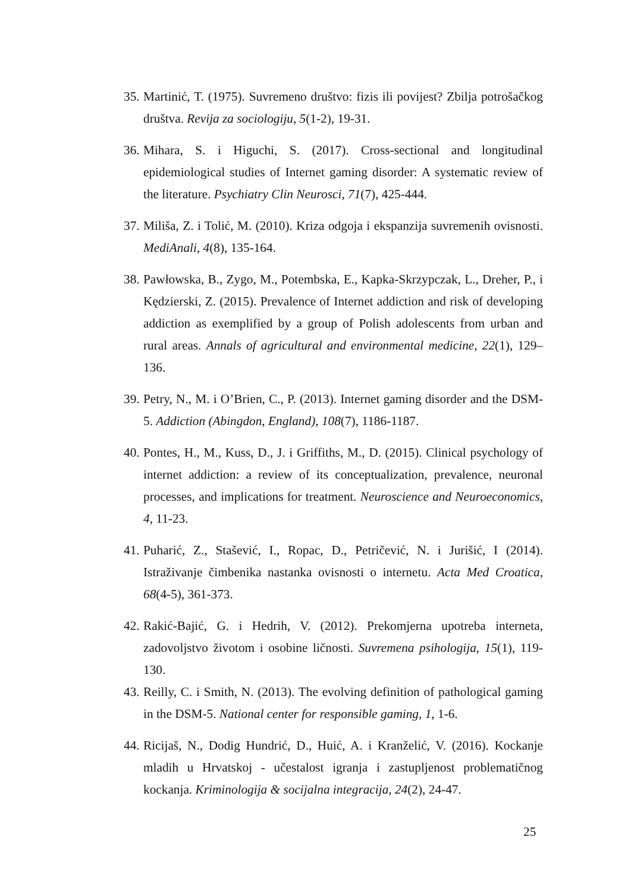35. Martinić, T. (1975). Suvremeno društvo: fizis ili povijest? Zbilja potrošačkog društva. Revija za sociologiju, 5(1-2), 19-31.
36. Mihara, S. i Higuchi, S. (2017). Cross-sectional and longitudinal epidemiological studies of Internet gaming disorder: A systematic review of the literature. Psychiatry Clin Neurosci, 71(7), 425-444.
37. Miliša, Z. i Tolić, M. (2010). Kriza odgoja i ekspanzija suvremenih ovisnosti. MediAnali, 4(8), 135-164.
38. Pawłowska, B., Zygo, M., Potembska, E., Kapka-Skrzypczak, L., Dreher, P., i Kędzierski, Z. (2015). Prevalence of Internet addiction and risk of developing addiction as exemplified by a group of Polish adolescents from urban and rural areas. Annals of agricultural and environmental medicine, 22(1), 129–136.
39. Petry, N., M. i O’Brien, C., P. (2013). Internet gaming disorder and the DSM-5. Addiction (Abingdon, England), 108(7), 1186-1187.
40. Pontes, H., M., Kuss, D., J. i Griffiths, M., D. (2015). Clinical psychology of internet addiction: a review of its conceptualization, prevalence, neuronal processes, and implications for treatment. Neuroscience and Neuroeconomics, 4, 11-23.
41. Puharić, Z., Stašević, I., Ropac, D., Petričević, N. i Jurišić, I (2014). Istraživanje čimbenika nastanka ovisnosti o internetu. Acta Med Croatica, 68(4-5), 361-373.
42. Rakić-Bajić, G. i Hedrih, V. (2012). Prekomjerna upotreba interneta, zadovoljstvo životom i osobine ličnosti. Suvremena psihologija, 15(1), 119-130.
43. Reilly, C. i Smith, N. (2013). The evolving definition of pathological gaming in the DSM-5. National center for responsible gaming, 1, 1-6.
44. Ricijaš, N., Dodig Hundrić, D., Huić, A. i Kranželić, V. (2016). Kockanje mladih u Hrvatskoj - učestalost igranja i zastupljenost problematičnog kockanja. Kriminologija & socijalna integracija, 24(2), 24-47.
25